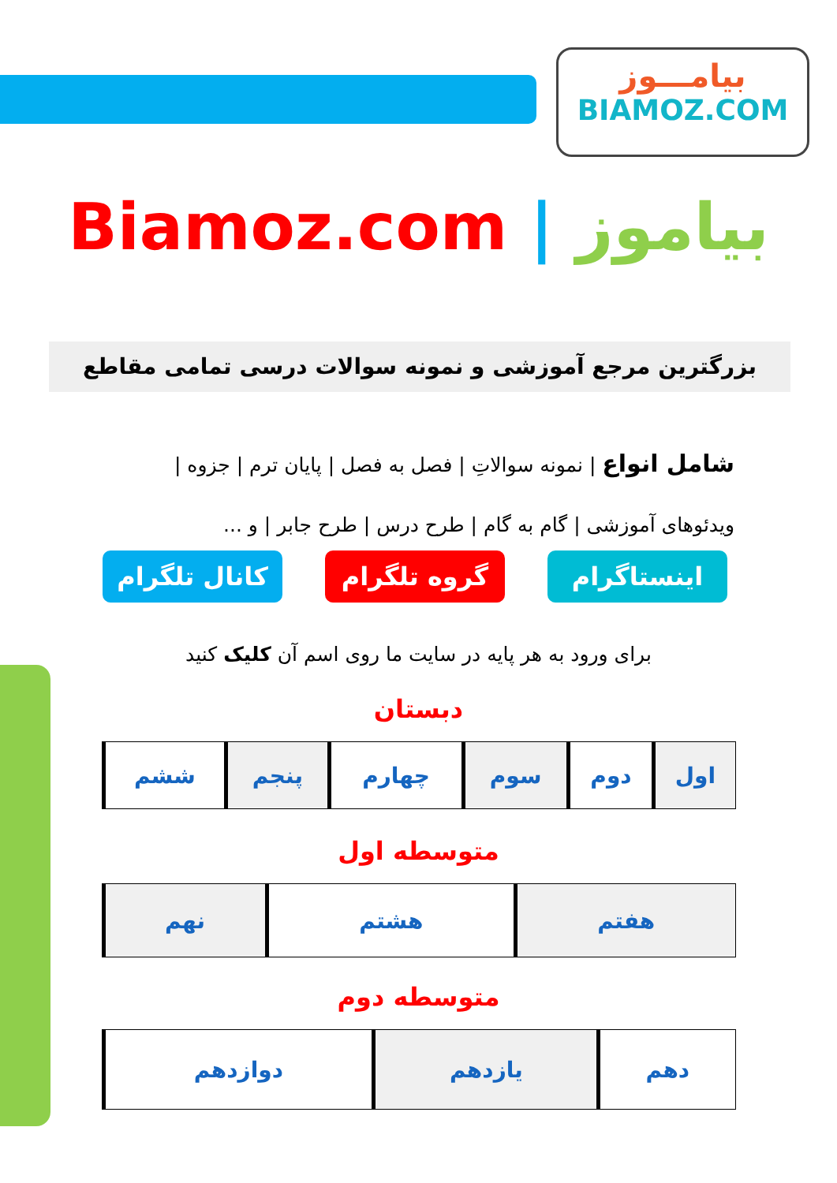بیامـــوز
BIAMOZ.COM
Biamoz.com | بیاموز
بزرگترین مرجع آموزشی و نمونه سوالات درسی تمامی مقاطع
شامل انواع | نمونه سوالاتِ | فصل به فصل | پایان ترم | جزوه |
ویدئوهای آموزشی | گام به گام | طرح درس | طرح جابر | و ...
اینستاگرام گروه تلگرام کانال تلگرام
برای ورود به هر پایه در سایت ما روی اسم آن کلیک کنید
دبستان
| اول | دوم | سوم | چهارم | پنجم | ششم |
متوسطه اول
| هفتم | هشتم | نهم |
متوسطه دوم
| دهم | یازدهم | دوازدهم |